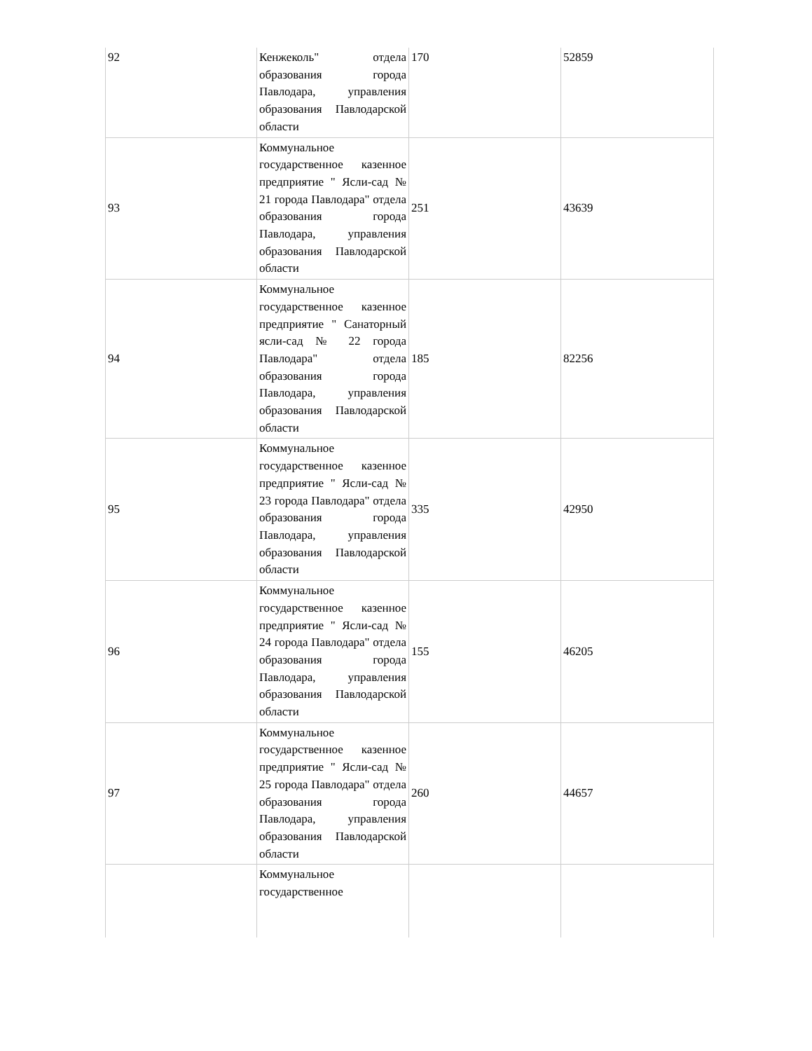| 92 | Кенжеколь" отдела образования города Павлодара, управления образования Павлодарской области | 170 | 52859 |
| 93 | Коммунальное государственное казенное предприятие " Ясли-сад № 21 города Павлодара" отдела образования города Павлодара, управления образования Павлодарской области | 251 | 43639 |
| 94 | Коммунальное государственное казенное предприятие " Санаторный ясли-сад № 22 города Павлодара" отдела образования города Павлодара, управления образования Павлодарской области | 185 | 82256 |
| 95 | Коммунальное государственное казенное предприятие " Ясли-сад № 23 города Павлодара" отдела образования города Павлодара, управления образования Павлодарской области | 335 | 42950 |
| 96 | Коммунальное государственное казенное предприятие " Ясли-сад № 24 города Павлодара" отдела образования города Павлодара, управления образования Павлодарской области | 155 | 46205 |
| 97 | Коммунальное государственное казенное предприятие " Ясли-сад № 25 города Павлодара" отдела образования города Павлодара, управления образования Павлодарской области | 260 | 44657 |
| | Коммунальное государственное | | |